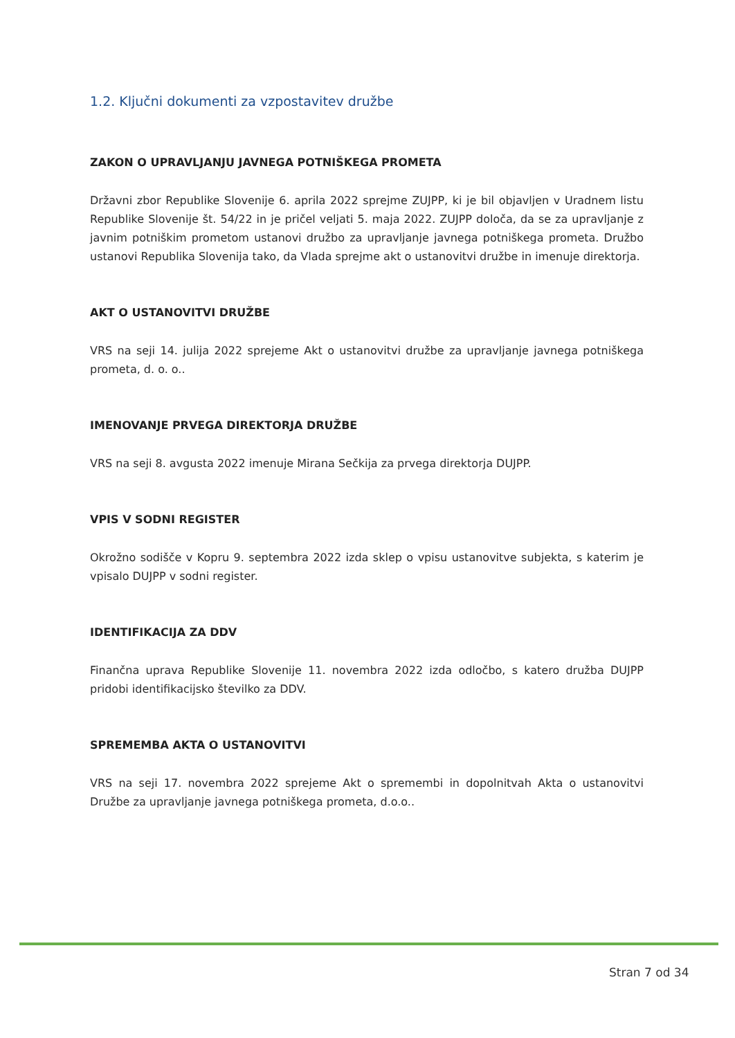1.2. Ključni dokumenti za vzpostavitev družbe
ZAKON O UPRAVLJANJU JAVNEGA POTNIŠKEGA PROMETA
Državni zbor Republike Slovenije 6. aprila 2022 sprejme ZUJPP, ki je bil objavljen v Uradnem listu Republike Slovenije št. 54/22 in je pričel veljati 5. maja 2022. ZUJPP določa, da se za upravljanje z javnim potniškim prometom ustanovi družbo za upravljanje javnega potniškega prometa. Družbo ustanovi Republika Slovenija tako, da Vlada sprejme akt o ustanovitvi družbe in imenuje direktorja.
AKT O USTANOVITVI DRUŽBE
VRS na seji 14. julija 2022 sprejeme Akt o ustanovitvi družbe za upravljanje javnega potniškega prometa, d. o. o..
IMENOVANJE PRVEGA DIREKTORJA DRUŽBE
VRS na seji 8. avgusta 2022 imenuje Mirana Sečkija za prvega direktorja DUJPP.
VPIS V SODNI REGISTER
Okrožno sodišče v Kopru 9. septembra 2022 izda sklep o vpisu ustanovitve subjekta, s katerim je vpisalo DUJPP v sodni register.
IDENTIFIKACIJA ZA DDV
Finančna uprava Republike Slovenije 11. novembra 2022 izda odločbo, s katero družba DUJPP pridobi identifikacijsko številko za DDV.
SPREMEMBA AKTA O USTANOVITVI
VRS na seji 17. novembra 2022 sprejeme Akt o spremembi in dopolnitvah Akta o ustanovitvi Družbe za upravljanje javnega potniškega prometa, d.o.o..
Stran 7 od 34